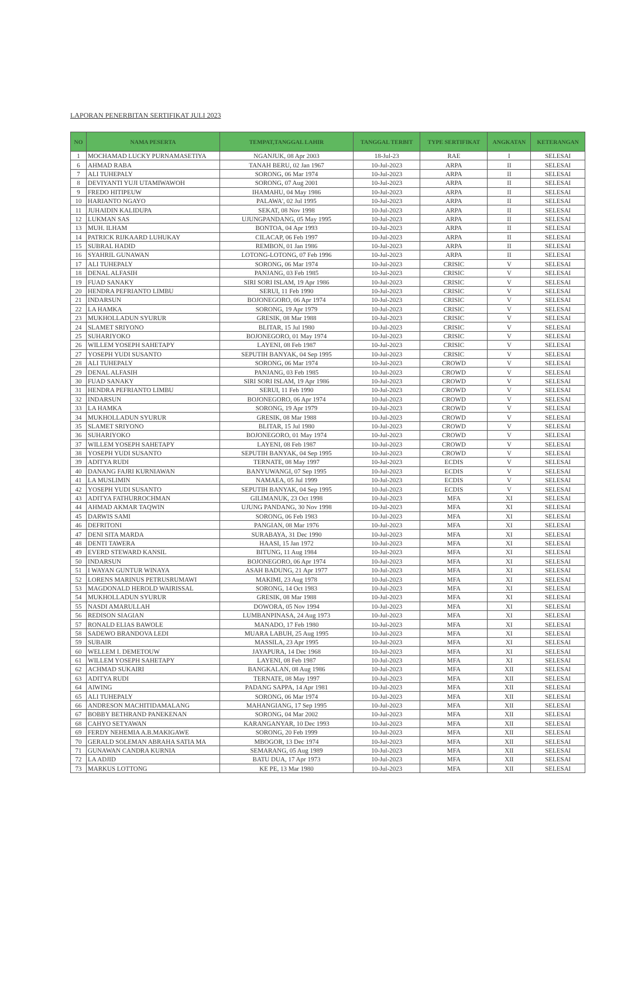LAPORAN PENERBITAN SERTIFIKAT JULI 2023
| NO | NAMA PESERTA | TEMPAT,TANGGAL LAHIR | TANGGAL TERBIT | TYPE SERTIFIKAT | ANGKATAN | KETERANGAN |
| --- | --- | --- | --- | --- | --- | --- |
| 1 | MOCHAMAD LUCKY PURNAMASETIYA | NGANJUK, 08 Apr 2003 | 18-Jul-23 | RAE | I | SELESAI |
| 6 | AHMAD RABA | TANAH BERU, 02 Jan 1967 | 10-Jul-2023 | ARPA | II | SELESAI |
| 7 | ALI TUHEPALY | SORONG, 06 Mar 1974 | 10-Jul-2023 | ARPA | II | SELESAI |
| 8 | DEVIYANTI YUJI UTAMIWAWOH | SORONG, 07 Aug 2001 | 10-Jul-2023 | ARPA | II | SELESAI |
| 9 | FREDO HITIPEUW | IHAMAHU, 04 May 1986 | 10-Jul-2023 | ARPA | II | SELESAI |
| 10 | HARIANTO NGAYO | PALAWA', 02 Jul 1995 | 10-Jul-2023 | ARPA | II | SELESAI |
| 11 | JUHAIDIN KALIDUPA | SEKAT, 08 Nov 1998 | 10-Jul-2023 | ARPA | II | SELESAI |
| 12 | LUKMAN SAS | UJUNGPANDANG, 05 May 1995 | 10-Jul-2023 | ARPA | II | SELESAI |
| 13 | MUH. ILHAM | BONTOA, 04 Apr 1993 | 10-Jul-2023 | ARPA | II | SELESAI |
| 14 | PATRICK RIJKAARD LUHUKAY | CILACAP, 06 Feb 1997 | 10-Jul-2023 | ARPA | II | SELESAI |
| 15 | SUBRAL HADID | REMBON, 01 Jan 1986 | 10-Jul-2023 | ARPA | II | SELESAI |
| 16 | SYAHRIL GUNAWAN | LOTONG-LOTONG, 07 Feb 1996 | 10-Jul-2023 | ARPA | II | SELESAI |
| 17 | ALI TUHEPALY | SORONG, 06 Mar 1974 | 10-Jul-2023 | CRISIC | V | SELESAI |
| 18 | DENAL ALFASIH | PANJANG, 03 Feb 1985 | 10-Jul-2023 | CRISIC | V | SELESAI |
| 19 | FUAD SANAKY | SIRI SORI ISLAM, 19 Apr 1986 | 10-Jul-2023 | CRISIC | V | SELESAI |
| 20 | HENDRA PEFRIANTO LIMBU | SERUI, 11 Feb 1990 | 10-Jul-2023 | CRISIC | V | SELESAI |
| 21 | INDARSUN | BOJONEGORO, 06 Apr 1974 | 10-Jul-2023 | CRISIC | V | SELESAI |
| 22 | LA HAMKA | SORONG, 19 Apr 1979 | 10-Jul-2023 | CRISIC | V | SELESAI |
| 23 | MUKHOLLADUN SYURUR | GRESIK, 08 Mar 1988 | 10-Jul-2023 | CRISIC | V | SELESAI |
| 24 | SLAMET SRIYONO | BLITAR, 15 Jul 1980 | 10-Jul-2023 | CRISIC | V | SELESAI |
| 25 | SUHARIYOKO | BOJONEGORO, 01 May 1974 | 10-Jul-2023 | CRISIC | V | SELESAI |
| 26 | WILLEM YOSEPH SAHETAPY | LAYENI, 08 Feb 1987 | 10-Jul-2023 | CRISIC | V | SELESAI |
| 27 | YOSEPH YUDI SUSANTO | SEPUTIH BANYAK, 04 Sep 1995 | 10-Jul-2023 | CRISIC | V | SELESAI |
| 28 | ALI TUHEPALY | SORONG, 06 Mar 1974 | 10-Jul-2023 | CROWD | V | SELESAI |
| 29 | DENAL ALFASIH | PANJANG, 03 Feb 1985 | 10-Jul-2023 | CROWD | V | SELESAI |
| 30 | FUAD SANAKY | SIRI SORI ISLAM, 19 Apr 1986 | 10-Jul-2023 | CROWD | V | SELESAI |
| 31 | HENDRA PEFRIANTO LIMBU | SERUI, 11 Feb 1990 | 10-Jul-2023 | CROWD | V | SELESAI |
| 32 | INDARSUN | BOJONEGORO, 06 Apr 1974 | 10-Jul-2023 | CROWD | V | SELESAI |
| 33 | LA HAMKA | SORONG, 19 Apr 1979 | 10-Jul-2023 | CROWD | V | SELESAI |
| 34 | MUKHOLLADUN SYURUR | GRESIK, 08 Mar 1988 | 10-Jul-2023 | CROWD | V | SELESAI |
| 35 | SLAMET SRIYONO | BLITAR, 15 Jul 1980 | 10-Jul-2023 | CROWD | V | SELESAI |
| 36 | SUHARIYOKO | BOJONEGORO, 01 May 1974 | 10-Jul-2023 | CROWD | V | SELESAI |
| 37 | WILLEM YOSEPH SAHETAPY | LAYENI, 08 Feb 1987 | 10-Jul-2023 | CROWD | V | SELESAI |
| 38 | YOSEPH YUDI SUSANTO | SEPUTIH BANYAK, 04 Sep 1995 | 10-Jul-2023 | CROWD | V | SELESAI |
| 39 | ADITYA RUDI | TERNATE, 08 May 1997 | 10-Jul-2023 | ECDIS | V | SELESAI |
| 40 | DANANG FAJRI KURNIAWAN | BANYUWANGI, 07 Sep 1995 | 10-Jul-2023 | ECDIS | V | SELESAI |
| 41 | LA MUSLIMIN | NAMAEA, 05 Jul 1999 | 10-Jul-2023 | ECDIS | V | SELESAI |
| 42 | YOSEPH YUDI SUSANTO | SEPUTIH BANYAK, 04 Sep 1995 | 10-Jul-2023 | ECDIS | V | SELESAI |
| 43 | ADITYA FATHURROCHMAN | GILIMANUK, 23 Oct 1998 | 10-Jul-2023 | MFA | XI | SELESAI |
| 44 | AHMAD AKMAR TAQWIN | UJUNG PANDANG, 30 Nov 1998 | 10-Jul-2023 | MFA | XI | SELESAI |
| 45 | DARWIS SAMI | SORONG, 06 Feb 1983 | 10-Jul-2023 | MFA | XI | SELESAI |
| 46 | DEFRITONI | PANGIAN, 08 Mar 1976 | 10-Jul-2023 | MFA | XI | SELESAI |
| 47 | DENI SITA MARDA | SURABAYA, 31 Dec 1990 | 10-Jul-2023 | MFA | XI | SELESAI |
| 48 | DENTI TAWERA | HAASI, 15 Jan 1972 | 10-Jul-2023 | MFA | XI | SELESAI |
| 49 | EVERD STEWARD KANSIL | BITUNG, 11 Aug 1984 | 10-Jul-2023 | MFA | XI | SELESAI |
| 50 | INDARSUN | BOJONEGORO, 06 Apr 1974 | 10-Jul-2023 | MFA | XI | SELESAI |
| 51 | I WAYAN GUNTUR WINAYA | ASAH BADUNG, 21 Apr 1977 | 10-Jul-2023 | MFA | XI | SELESAI |
| 52 | LORENS MARINUS PETRUSRUMAWI | MAKIMI, 23 Aug 1978 | 10-Jul-2023 | MFA | XI | SELESAI |
| 53 | MAGDONALD HEROLD WAIRISSAL | SORONG, 14 Oct 1983 | 10-Jul-2023 | MFA | XI | SELESAI |
| 54 | MUKHOLLADUN SYURUR | GRESIK, 08 Mar 1988 | 10-Jul-2023 | MFA | XI | SELESAI |
| 55 | NASDI AMARULLAH | DOWORA, 05 Nov 1994 | 10-Jul-2023 | MFA | XI | SELESAI |
| 56 | REDISON SIAGIAN | LUMBANPINASA, 24 Aug 1973 | 10-Jul-2023 | MFA | XI | SELESAI |
| 57 | RONALD ELIAS BAWOLE | MANADO, 17 Feb 1980 | 10-Jul-2023 | MFA | XI | SELESAI |
| 58 | SADEWO BRANDOVA LEDI | MUARA LABUH, 25 Aug 1995 | 10-Jul-2023 | MFA | XI | SELESAI |
| 59 | SUBAIR | MASSILA, 23 Apr 1995 | 10-Jul-2023 | MFA | XI | SELESAI |
| 60 | WELLEM I. DEMETOUW | JAYAPURA, 14 Dec 1968 | 10-Jul-2023 | MFA | XI | SELESAI |
| 61 | WILLEM YOSEPH SAHETAPY | LAYENI, 08 Feb 1987 | 10-Jul-2023 | MFA | XI | SELESAI |
| 62 | ACHMAD SUKAIRI | BANGKALAN, 08 Aug 1986 | 10-Jul-2023 | MFA | XII | SELESAI |
| 63 | ADITYA RUDI | TERNATE, 08 May 1997 | 10-Jul-2023 | MFA | XII | SELESAI |
| 64 | AIWING | PADANG SAPPA, 14 Apr 1981 | 10-Jul-2023 | MFA | XII | SELESAI |
| 65 | ALI TUHEPALY | SORONG, 06 Mar 1974 | 10-Jul-2023 | MFA | XII | SELESAI |
| 66 | ANDRESON MACHITIDAMALANG | MAHANGIANG, 17 Sep 1995 | 10-Jul-2023 | MFA | XII | SELESAI |
| 67 | BOBBY BETHRAND PANEKENAN | SORONG, 04 Mar 2002 | 10-Jul-2023 | MFA | XII | SELESAI |
| 68 | CAHYO SETYAWAN | KARANGANYAR, 10 Dec 1993 | 10-Jul-2023 | MFA | XII | SELESAI |
| 69 | FERDY NEHEMIA A.B.MAKIGAWE | SORONG, 20 Feb 1999 | 10-Jul-2023 | MFA | XII | SELESAI |
| 70 | GERALD SOLEMAN ABRAHA SATIA MA | MBOGOR, 13 Dec 1974 | 10-Jul-2023 | MFA | XII | SELESAI |
| 71 | GUNAWAN CANDRA KURNIA | SEMARANG, 05 Aug 1989 | 10-Jul-2023 | MFA | XII | SELESAI |
| 72 | LA ADJID | BATU DUA, 17 Apr 1973 | 10-Jul-2023 | MFA | XII | SELESAI |
| 73 | MARKUS LOTTONG | KE PE, 13 Mar 1980 | 10-Jul-2023 | MFA | XII | SELESAI |